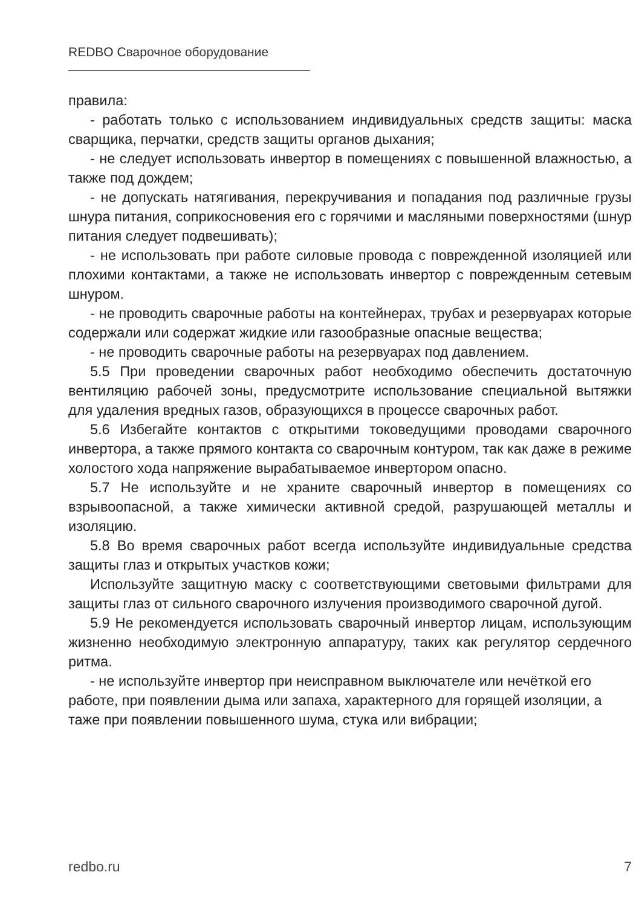REDBO Сварочное оборудование
правила:
- работать только с использованием индивидуальных средств защиты: маска сварщика, перчатки, средств защиты органов дыхания;
- не следует использовать инвертор в помещениях с повышенной влажностью, а также под дождем;
- не допускать натягивания, перекручивания и попадания под различные грузы шнура питания, соприкосновения его с горячими и масляными поверхностями (шнур питания следует подвешивать);
- не использовать при работе силовые провода с поврежденной изоляцией или плохими контактами, а также не использовать инвертор с поврежденным сетевым шнуром.
- не проводить сварочные работы на контейнерах, трубах и резервуарах которые содержали или содержат жидкие или газообразные опасные вещества;
- не проводить сварочные работы на резервуарах под давлением.
5.5 При проведении сварочных работ необходимо обеспечить достаточную вентиляцию рабочей зоны, предусмотрите использование специальной вытяжки для удаления вредных газов, образующихся в процессе сварочных работ.
5.6 Избегайте контактов с открытими токоведущими проводами сварочного инвертора, а также прямого контакта со сварочным контуром, так как даже в режиме холостого хода напряжение вырабатываемое инвертором опасно.
5.7 Не используйте и не храните сварочный инвертор в помещениях со взрывоопасной, а также химически активной средой, разрушающей металлы и изоляцию.
5.8 Во время сварочных работ всегда используйте индивидуальные средства защиты глаз и открытых участков кожи;
Используйте защитную маску с соответствующими световыми фильтрами для защиты глаз от сильного сварочного излучения производимого сварочной дугой.
5.9 Не рекомендуется использовать сварочный инвертор лицам, использующим жизненно необходимую электронную аппаратуру, таких как регулятор сердечного ритма.
- не используйте инвертор при неисправном выключателе или нечёткой его работе, при появлении дыма или запаха, характерного для горящей изоляции, а таже при появлении повышенного шума, стука или вибрации;
redbo.ru 7